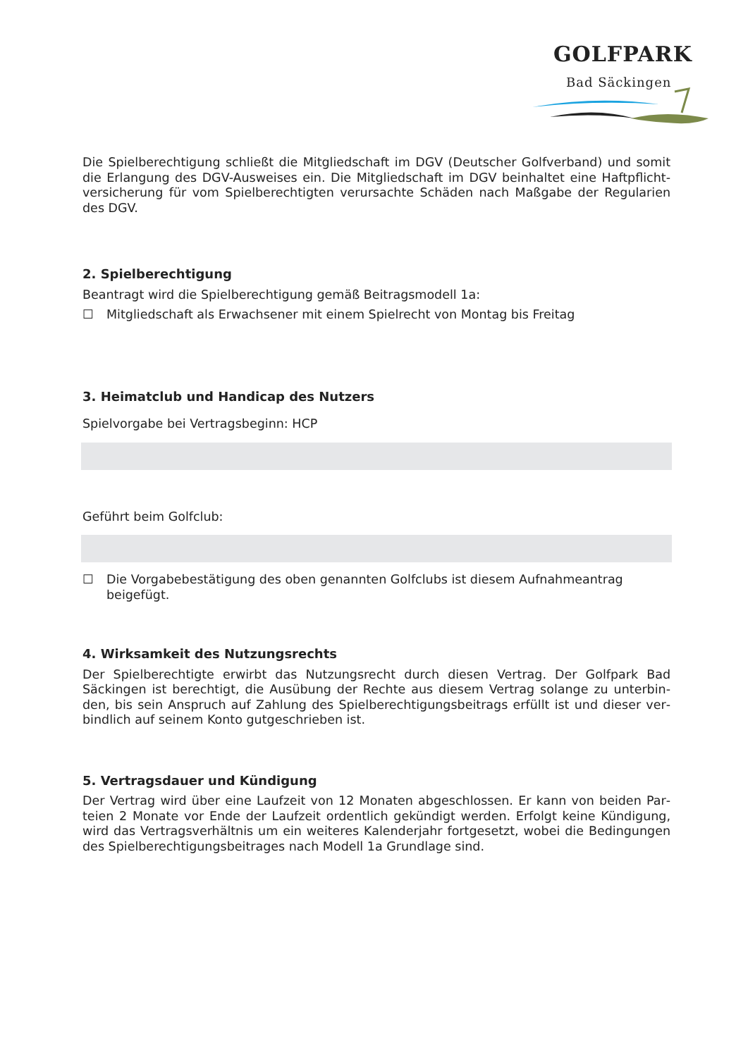GOLFPARK
Bad Säckingen
Die Spielberechtigung schließt die Mitgliedschaft im DGV (Deutscher Golfverband) und somit die Erlangung des DGV-Ausweises ein. Die Mitgliedschaft im DGV beinhaltet eine Haftpflicht­versicherung für vom Spielberechtigten verursachte Schäden nach Maßgabe der Regularien des DGV.
2. Spielberechtigung
Beantragt wird die Spielberechtigung gemäß Beitragsmodell 1a:
☐ Mitgliedschaft als Erwachsener mit einem Spielrecht von Montag bis Freitag
3. Heimatclub und Handicap des Nutzers
Spielvorgabe bei Vertragsbeginn: HCP
Geführt beim Golfclub:
☐ Die Vorgabebestätigung des oben genannten Golfclubs ist diesem Aufnahmeantrag beigefügt.
4. Wirksamkeit des Nutzungsrechts
Der Spielberechtigte erwirbt das Nutzungsrecht durch diesen Vertrag. Der Golfpark Bad Säckingen ist berechtigt, die Ausübung der Rechte aus diesem Vertrag solange zu unterbin­den, bis sein Anspruch auf Zahlung des Spielberechtigungsbeitrags erfüllt ist und dieser ver­bindlich auf seinem Konto gutgeschrieben ist.
5. Vertragsdauer und Kündigung
Der Vertrag wird über eine Laufzeit von 12 Monaten abgeschlossen. Er kann von beiden Par­teien 2 Monate vor Ende der Laufzeit ordentlich gekündigt werden. Erfolgt keine Kündigung, wird das Vertragsverhältnis um ein weiteres Kalenderjahr fortgesetzt, wobei die Bedingungen des Spielberechtigungsbeitrages nach Modell 1a Grundlage sind.